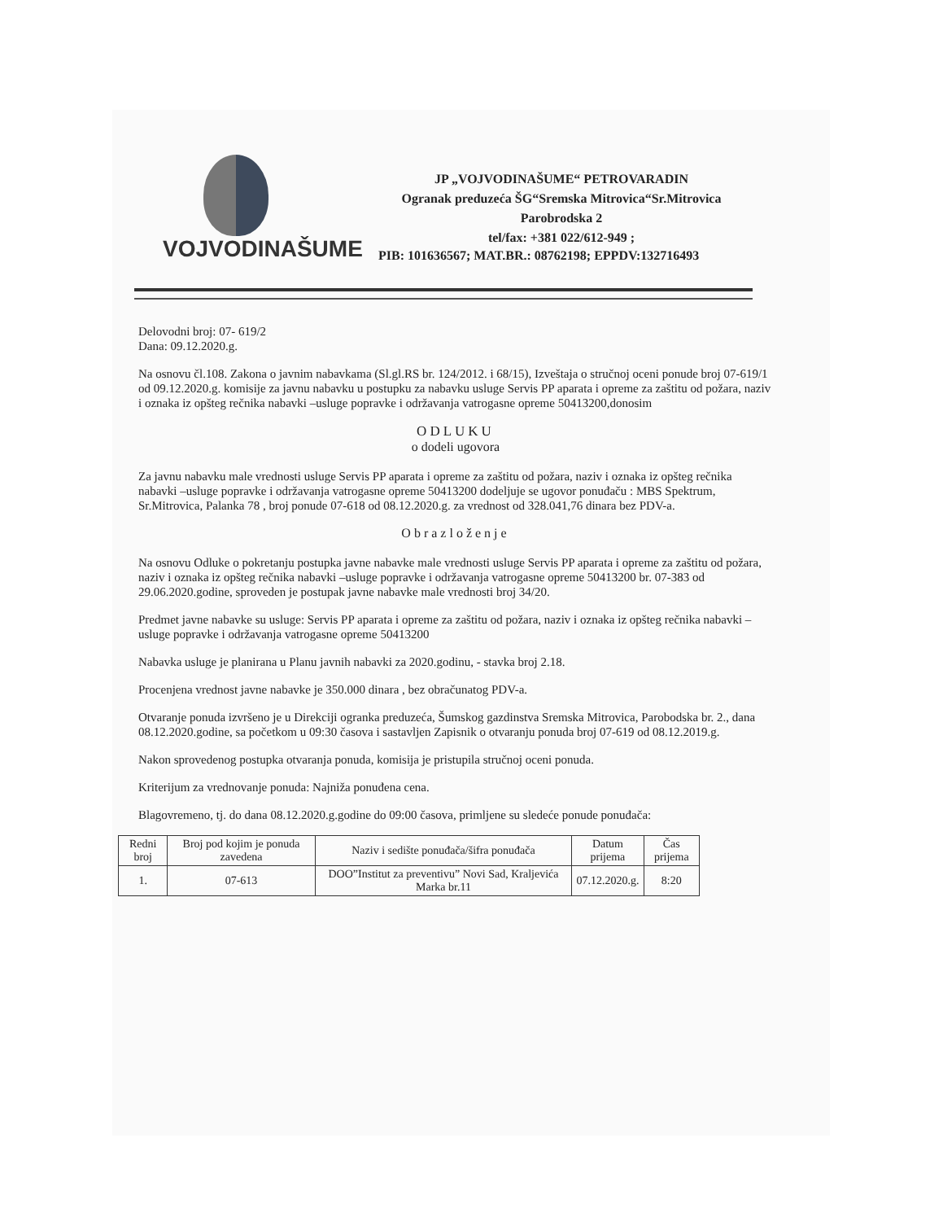VOJVODINAŠUME
JP „VOJVODINAŠUME“ PETROVARADIN
Ogranak preduzeća ŠG“Sremska Mitrovica“Sr.Mitrovica
Parobrodska 2
tel/fax: +381 022/612-949 ;
PIB: 101636567; MAT.BR.: 08762198; EPPDV:132716493
Delovodni broj: 07- 619/2
Dana: 09.12.2020.g.
Na osnovu čl.108. Zakona o javnim nabavkama (Sl.gl.RS br. 124/2012. i 68/15), Izveštaja o stručnoj oceni ponude broj 07-619/1 od 09.12.2020.g. komisije za javnu nabavku u postupku za nabavku usluge Servis PP aparata i opreme za zaštitu od požara, naziv i oznaka iz opšteg rečnika nabavki –usluge popravke i održavanja vatrogasne opreme 50413200,donosim
ODLUKU
o dodeli ugovora
Za javnu nabavku male vrednosti usluge Servis PP aparata i opreme za zaštitu od požara, naziv i oznaka iz opšteg rečnika nabavki –usluge popravke i održavanja vatrogasne opreme 50413200 dodeljuje se ugovor ponuđaču : MBS Spektrum, Sr.Mitrovica, Palanka 78 , broj ponude 07-618 od 08.12.2020.g. za vrednost od 328.041,76 dinara bez PDV-a.
Obrazloženje
Na osnovu Odluke o pokretanju postupka javne nabavke male vrednosti usluge Servis PP aparata i opreme za zaštitu od požara, naziv i oznaka iz opšteg rečnika nabavki –usluge popravke i održavanja vatrogasne opreme 50413200 br. 07-383 od 29.06.2020.godine, sproveden je postupak javne nabavke male vrednosti broj 34/20.
Predmet javne nabavke su usluge: Servis PP aparata i opreme za zaštitu od požara, naziv i oznaka iz opšteg rečnika nabavki –usluge popravke i održavanja vatrogasne opreme 50413200
Nabavka usluge je planirana u Planu javnih nabavki za 2020.godinu, - stavka broj 2.18.
Procenjena vrednost javne nabavke je 350.000 dinara , bez obračunatog PDV-a.
Otvaranje ponuda izvršeno je u Direkciji ogranka preduzeća, Šumskog gazdinstva Sremska Mitrovica, Parobodska br. 2., dana 08.12.2020.godine, sa početkom u 09:30 časova i sastavljen Zapisnik o otvaranju ponuda broj 07-619 od 08.12.2019.g.
Nakon sprovedenog postupka otvaranja ponuda, komisija je pristupila stručnoj oceni ponuda.
Kriterijum za vrednovanje ponuda: Najniža ponuđena cena.
Blagovremeno, tj. do dana 08.12.2020.g.godine do 09:00 časova, primljene su sledeće ponude ponuđača:
| Redni broj | Broj pod kojim je ponuda zavedena | Naziv i sedište ponuđača/šifra ponuđača | Datum prijema | Čas prijema |
| --- | --- | --- | --- | --- |
| 1. | 07-613 | DOO”Institut za preventivu” Novi Sad, Kraljevića Marka br.11 | 07.12.2020.g. | 8:20 |